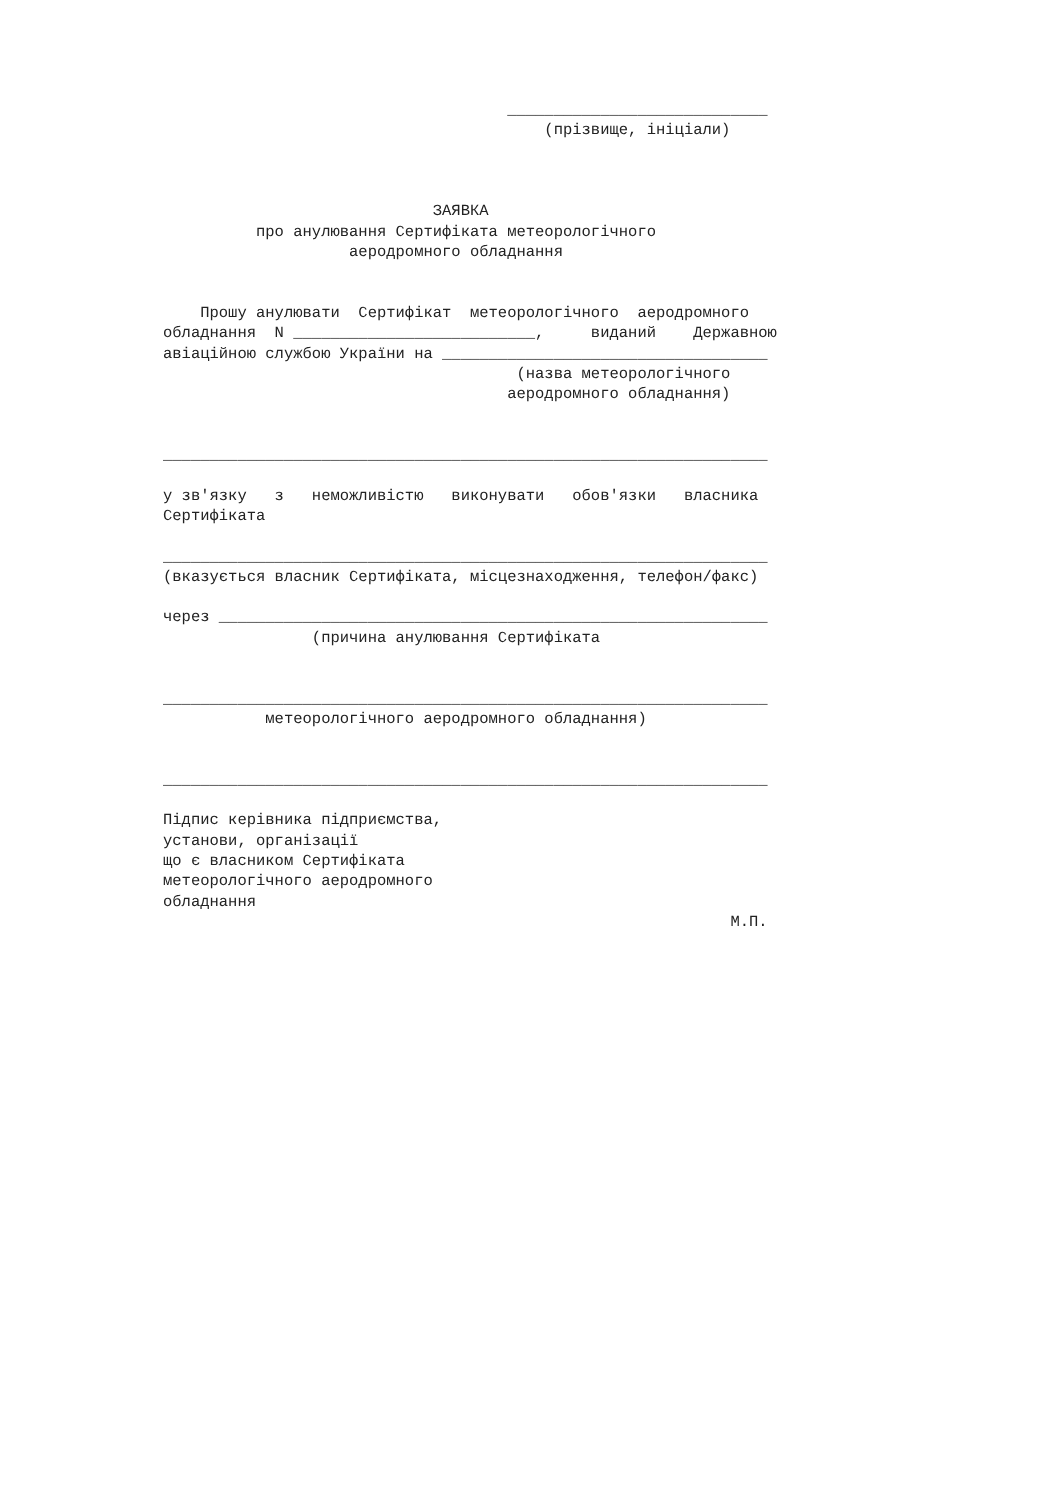____________________________
                                         (прізвище, ініціали)



                             ЗАЯВКА
          про анулювання Сертифіката метеорологічного
                    аеродромного обладнання


    Прошу анулювати  Сертифікат  метеорологічного  аеродромного
обладнання  N __________________________,     виданий    Державною
авіаційною службою України на ___________________________________
                                      (назва метеорологічного
                                     аеродромного обладнання)


_________________________________________________________________

у зв'язку   з   неможливістю   виконувати   обов'язки   власника
Сертифіката

_________________________________________________________________
(вказується власник Сертифіката, місцезнаходження, телефон/факс)

через ___________________________________________________________
                (причина анулювання Сертифіката


_________________________________________________________________
           метеорологічного аеродромного обладнання)


_________________________________________________________________

Підпис керівника підприємства,
установи, організації
що є власником Сертифіката
метеорологічного аеродромного
обладнання
                                                             М.П.